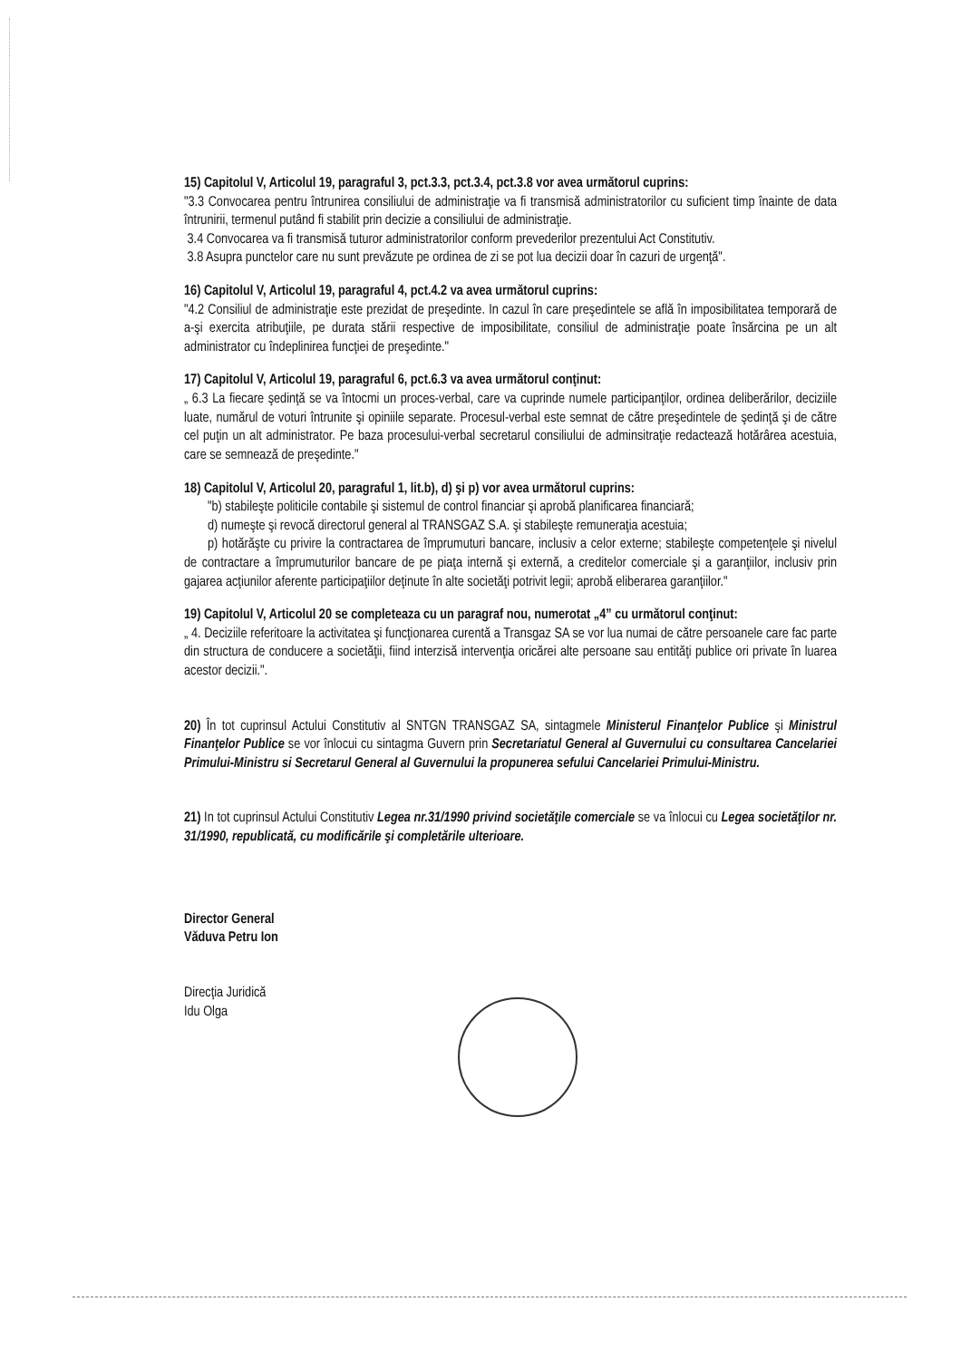15) Capitolul V, Articolul 19, paragraful 3, pct.3.3, pct.3.4, pct.3.8 vor avea următorul cuprins:
"3.3 Convocarea pentru întrunirea consiliului de administraţie va fi transmisă administratorilor cu suficient timp înainte de data întrunirii, termenul putând fi stabilit prin decizie a consiliului de administraţie.
3.4 Convocarea va fi transmisă tuturor administratorilor conform prevederilor prezentului Act Constitutiv.
3.8 Asupra punctelor care nu sunt prevăzute pe ordinea de zi se pot lua decizii doar în cazuri de urgenţă".
16) Capitolul V, Articolul 19, paragraful 4, pct.4.2 va avea următorul cuprins:
"4.2 Consiliul de administraţie este prezidat de preşedinte. In cazul în care preşedintele se află în imposibilitatea temporară de a-şi exercita atribuţiile, pe durata stării respective de imposibilitate, consiliul de administraţie poate însărcina pe un alt administrator cu îndeplinirea funcţiei de preşedinte."
17) Capitolul V, Articolul 19, paragraful 6, pct.6.3 va avea următorul conţinut:
„ 6.3 La fiecare şedinţă se va întocmi un proces-verbal, care va cuprinde numele participanţilor, ordinea deliberărilor, deciziile luate, numărul de voturi întrunite şi opiniile separate. Procesul-verbal este semnat de către preşedintele de şedinţă şi de către cel puţin un alt administrator. Pe baza procesului-verbal secretarul consiliului de adminsitraţie redactează hotărârea acestuia, care se semnează de preşedinte."
18) Capitolul V, Articolul 20, paragraful 1, lit.b), d) şi p) vor avea următorul cuprins:
"b) stabileşte politicile contabile şi sistemul de control financiar şi aprobă planificarea financiară;
d) numeşte şi revocă directorul general al TRANSGAZ S.A. şi stabileşte remuneraţia acestuia;
p) hotărăşte cu privire la contractarea de împrumuturi bancare, inclusiv a celor externe; stabileşte competenţele şi nivelul de contractare a împrumuturilor bancare de pe piaţa internă şi externă, a creditelor comerciale şi a garanţiilor, inclusiv prin gajarea acţiunilor aferente participaţiilor deţinute în alte societăţi potrivit legii; aprobă eliberarea garanţiilor."
19) Capitolul V, Articolul 20 se completeaza cu un paragraf nou, numerotat „4” cu următorul conţinut:
„ 4. Deciziile referitoare la activitatea şi funcţionarea curentă a Transgaz SA se vor lua numai de către persoanele care fac parte din structura de conducere a societăţii, fiind interzisă intervenţia oricărei alte persoane sau entităţi publice ori private în luarea acestor decizii.".
20) În tot cuprinsul Actului Constitutiv al SNTGN TRANSGAZ SA, sintagmele Ministerul Finanţelor Publice şi Ministrul Finanţelor Publice se vor înlocui cu sintagma Guvern prin Secretariatul General al Guvernului cu consultarea Cancelariei Primului-Ministru si Secretarul General al Guvernului la propunerea sefului Cancelariei Primului-Ministru.
21) In tot cuprinsul Actului Constitutiv Legea nr.31/1990 privind societăţile comerciale se va înlocui cu Legea societăţilor nr. 31/1990, republicată, cu modificările şi completările ulterioare.
Director General
Văduva Petru Ion
Direcţia Juridică
Idu Olga